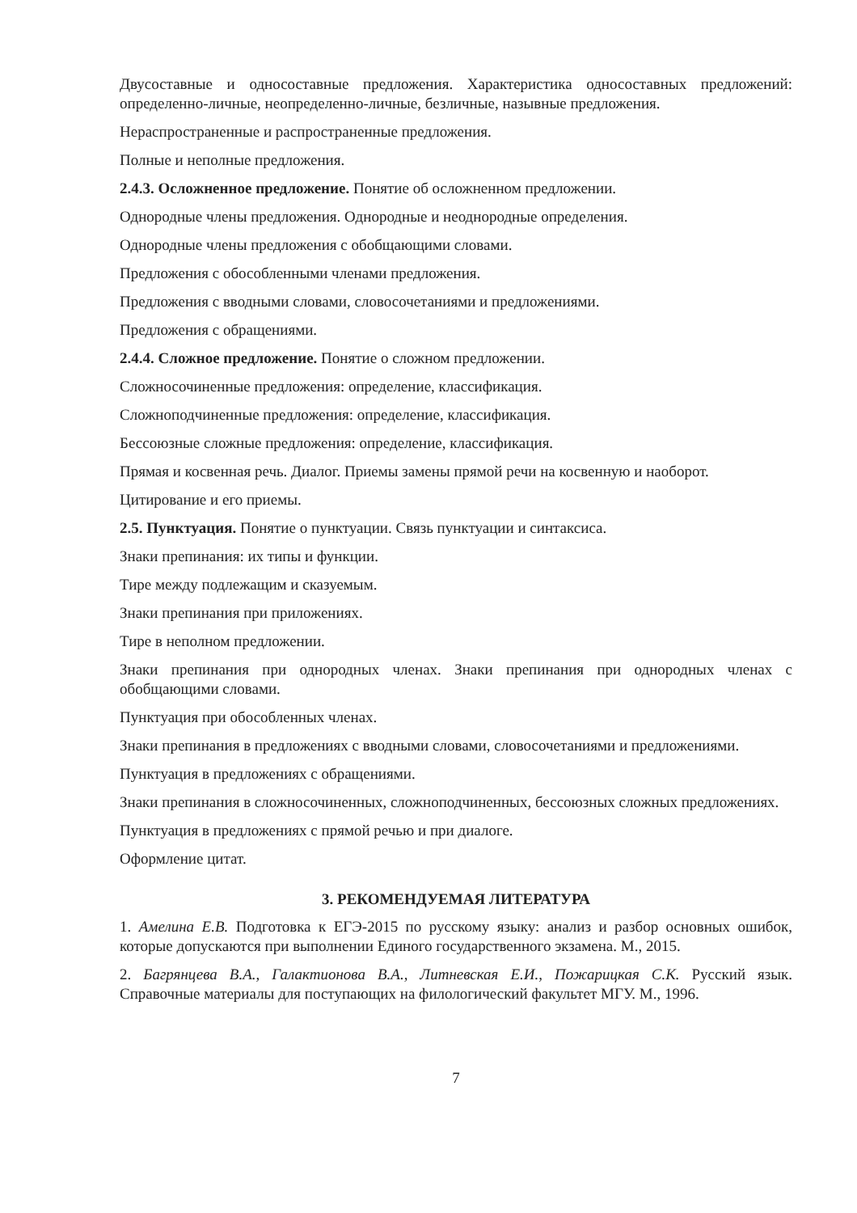Двусоставные и односоставные предложения. Характеристика односоставных предложений: определенно-личные, неопределенно-личные, безличные, назывные предложения.
Нераспространенные и распространенные предложения.
Полные и неполные предложения.
2.4.3. Осложненное предложение. Понятие об осложненном предложении.
Однородные члены предложения. Однородные и неоднородные определения.
Однородные члены предложения с обобщающими словами.
Предложения с обособленными членами предложения.
Предложения с вводными словами, словосочетаниями и предложениями.
Предложения с обращениями.
2.4.4. Сложное предложение. Понятие о сложном предложении.
Сложносочиненные предложения: определение, классификация.
Сложноподчиненные предложения: определение, классификация.
Бессоюзные сложные предложения: определение, классификация.
Прямая и косвенная речь. Диалог. Приемы замены прямой речи на косвенную и наоборот.
Цитирование и его приемы.
2.5. Пунктуация. Понятие о пунктуации. Связь пунктуации и синтаксиса.
Знаки препинания: их типы и функции.
Тире между подлежащим и сказуемым.
Знаки препинания при приложениях.
Тире в неполном предложении.
Знаки препинания при однородных членах. Знаки препинания при однородных членах с обобщающими словами.
Пунктуация при обособленных членах.
Знаки препинания в предложениях с вводными словами, словосочетаниями и предложениями.
Пунктуация в предложениях с обращениями.
Знаки препинания в сложносочиненных, сложноподчиненных, бессоюзных сложных предложениях.
Пунктуация в предложениях с прямой речью и при диалоге.
Оформление цитат.
3. РЕКОМЕНДУЕМАЯ ЛИТЕРАТУРА
1. Амелина Е.В. Подготовка к ЕГЭ-2015 по русскому языку: анализ и разбор основных ошибок, которые допускаются при выполнении Единого государственного экзамена. М., 2015.
2. Багрянцева В.А., Галактионова В.А., Литневская Е.И., Пожарицкая С.К. Русский язык. Справочные материалы для поступающих на филологический факультет МГУ. М., 1996.
7